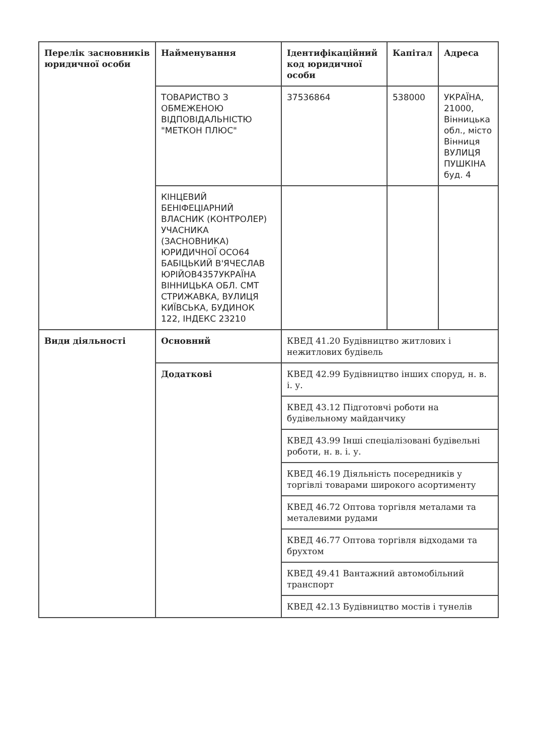| Перелік засновників юридичної особи | Найменування | Ідентифікаційний код юридичної особи | Капітал | Адреса |
| --- | --- | --- | --- | --- |
| | ТОВАРИСТВО З ОБМЕЖЕНОЮ ВІДПОВІДАЛЬНІСТЮ "МЕТКОН ПЛЮС" | 37536864 | 538000 | УКРАЇНА, 21000, Вінницька обл., місто Вінниця ВУЛИЦЯ ПУШКІНА буд. 4 |
| | КІНЦЕВИЙ БЕНІФЕЦІАРНИЙ ВЛАСНИК (КОНТРОЛЕР) УЧАСНИКА (ЗАСНОВНИКА) ЮРИДИЧНОЇ ОСО64 БАБІЦЬКИЙ В'ЯЧЕСЛАВ ЮРІЙОВ4357УКРАЇНА ВІННИЦЬКА ОБЛ. СМТ СТРИЖАВКА, ВУЛИЦЯ КИЇВСЬКА, БУДИНОК 122, ІНДЕКС 23210 | | | |
| Види діяльності | Основний | КВЕД 41.20 Будівництво житлових і нежитлових будівель | | |
| | Додаткові | КВЕД 42.99 Будівництво інших споруд, н. в. і. у. | | |
| | | КВЕД 43.12 Підготовчі роботи на будівельному майданчику | | |
| | | КВЕД 43.99 Інші спеціалізовані будівельні роботи, н. в. і. у. | | |
| | | КВЕД 46.19 Діяльність посередників у торгівлі товарами широкого асортименту | | |
| | | КВЕД 46.72 Оптова торгівля металами та металевими рудами | | |
| | | КВЕД 46.77 Оптова торгівля відходами та брухтом | | |
| | | КВЕД 49.41 Вантажний автомобільний транспорт | | |
| | | КВЕД 42.13 Будівництво мостів і тунелів | | |